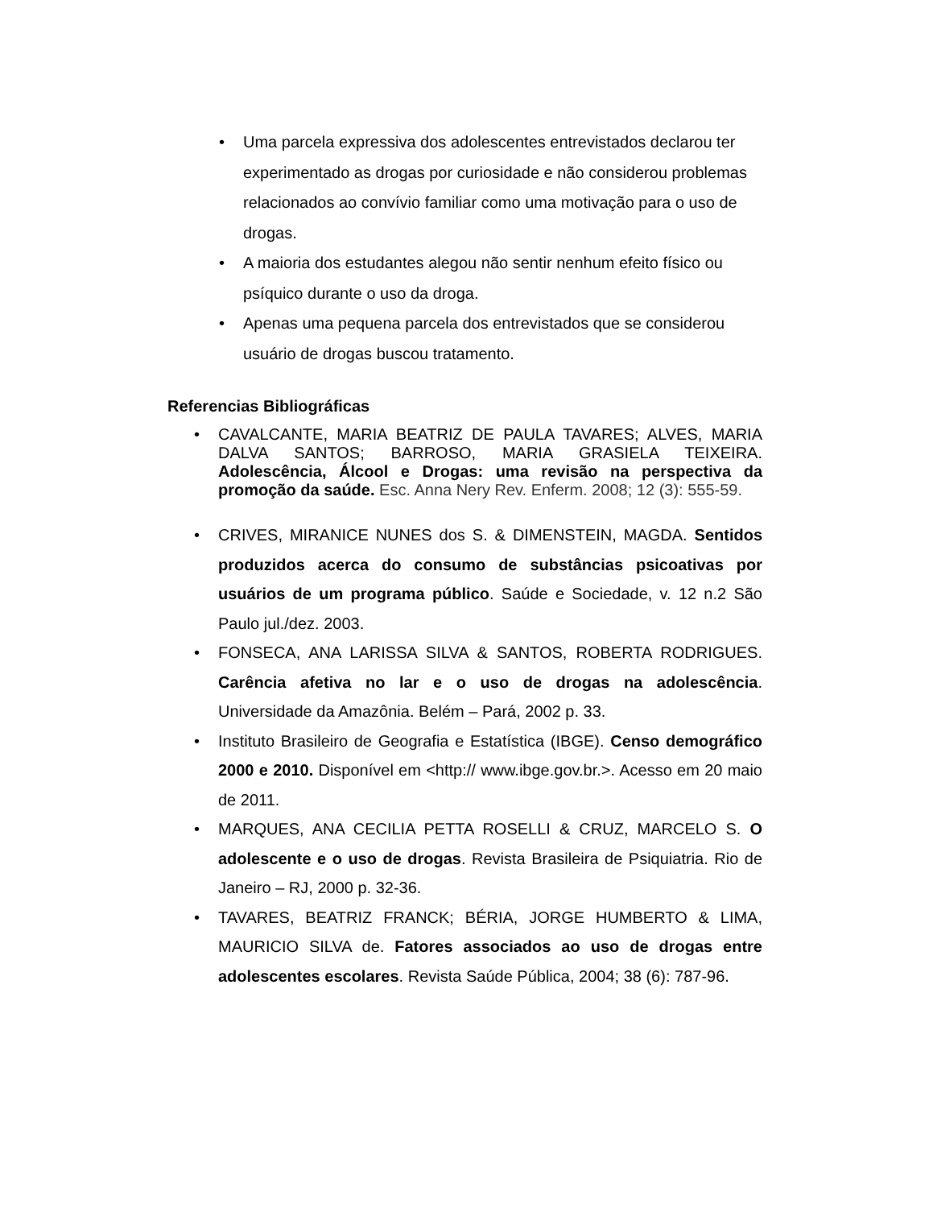• Uma parcela expressiva dos adolescentes entrevistados declarou ter experimentado as drogas por curiosidade e não considerou problemas relacionados ao convívio familiar como uma motivação para o uso de drogas.
• A maioria dos estudantes alegou não sentir nenhum efeito físico ou psíquico durante o uso da droga.
• Apenas uma pequena parcela dos entrevistados que se considerou usuário de drogas buscou tratamento.
Referencias Bibliográficas
• CAVALCANTE, MARIA BEATRIZ DE PAULA TAVARES; ALVES, MARIA DALVA SANTOS; BARROSO, MARIA GRASIELA TEIXEIRA. Adolescência, Álcool e Drogas: uma revisão na perspectiva da promoção da saúde. Esc. Anna Nery Rev. Enferm. 2008; 12 (3): 555-59.
• CRIVES, MIRANICE NUNES dos S. & DIMENSTEIN, MAGDA. Sentidos produzidos acerca do consumo de substâncias psicoativas por usuários de um programa público. Saúde e Sociedade, v. 12 n.2 São Paulo jul./dez. 2003.
• FONSECA, ANA LARISSA SILVA & SANTOS, ROBERTA RODRIGUES. Carência afetiva no lar e o uso de drogas na adolescência. Universidade da Amazônia. Belém – Pará, 2002 p. 33.
• Instituto Brasileiro de Geografia e Estatística (IBGE). Censo demográfico 2000 e 2010. Disponível em <http:// www.ibge.gov.br.>. Acesso em 20 maio de 2011.
• MARQUES, ANA CECILIA PETTA ROSELLI & CRUZ, MARCELO S. O adolescente e o uso de drogas. Revista Brasileira de Psiquiatria. Rio de Janeiro – RJ, 2000 p. 32-36.
• TAVARES, BEATRIZ FRANCK; BÉRIA, JORGE HUMBERTO & LIMA, MAURICIO SILVA de. Fatores associados ao uso de drogas entre adolescentes escolares. Revista Saúde Pública, 2004; 38 (6): 787-96.